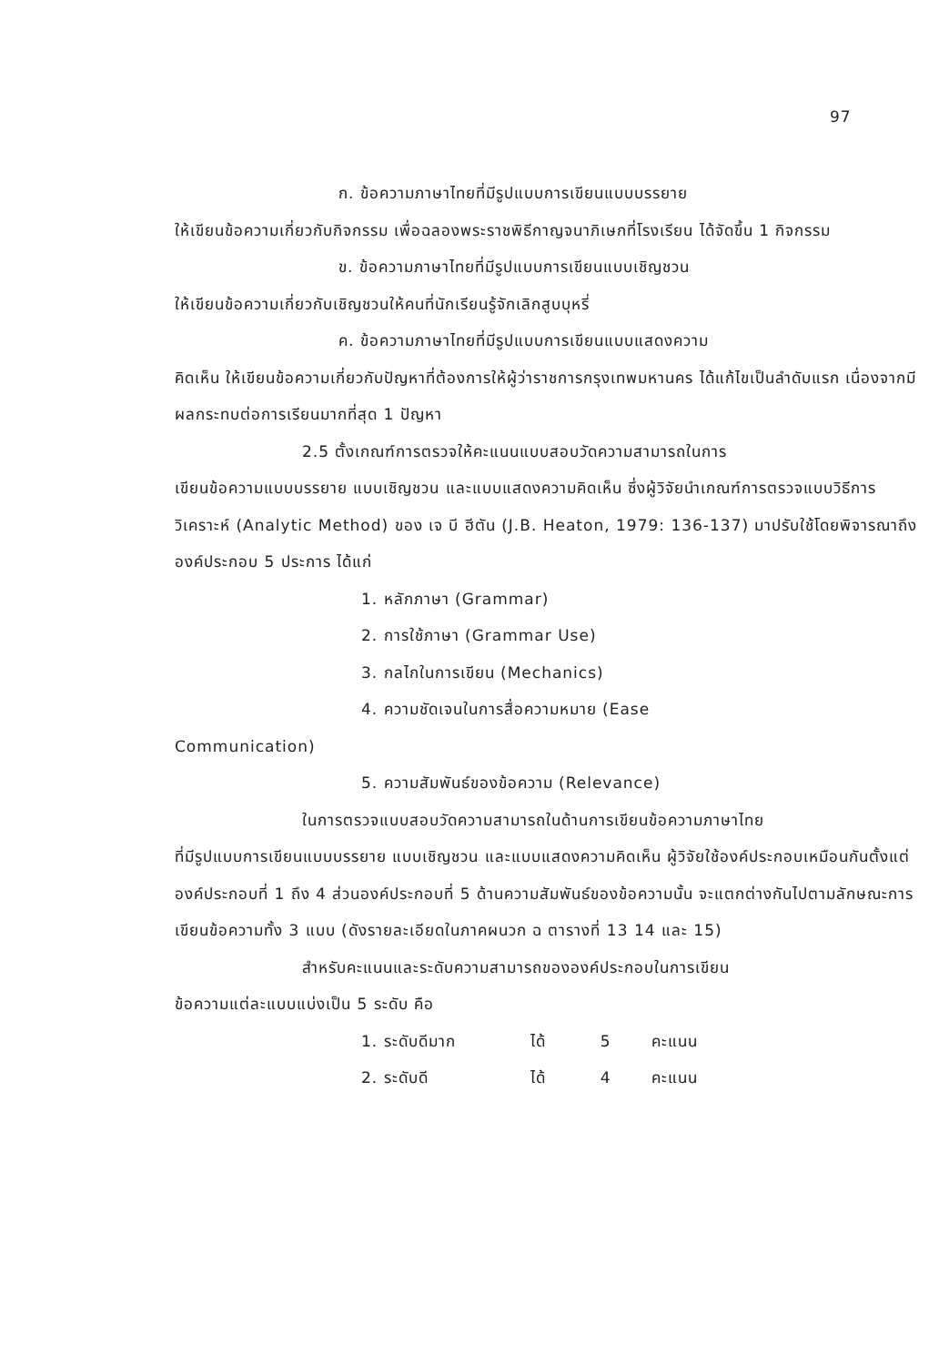97
ก. ข้อความภาษาไทยที่มีรูปแบบการเขียนแบบบรรยาย
ให้เขียนข้อความเกี่ยวกับกิจกรรม เพื่อฉลองพระราชพิธีกาญจนาภิเษกที่โรงเรียน ได้จัดขึ้น 1 กิจกรรม
ข. ข้อความภาษาไทยที่มีรูปแบบการเขียนแบบเชิญชวน
ให้เขียนข้อความเกี่ยวกับเชิญชวนให้คนที่นักเรียนรู้จักเลิกสูบบุหรี่
ค. ข้อความภาษาไทยที่มีรูปแบบการเขียนแบบแสดงความ
คิดเห็น ให้เขียนข้อความเกี่ยวกับปัญหาที่ต้องการให้ผู้ว่าราชการกรุงเทพมหานคร ได้แก้ไขเป็นลำดับแรก เนื่องจากมีผลกระทบต่อการเรียนมากที่สุด 1 ปัญหา
2.5 ตั้งเกณฑ์การตรวจให้คะแนนแบบสอบวัดความสามารถในการ
เขียนข้อความแบบบรรยาย แบบเชิญชวน และแบบแสดงความคิดเห็น ซึ่งผู้วิจัยนำเกณฑ์การตรวจแบบวิธีการวิเคราะห์ (Analytic Method) ของ เจ บี ฮีตัน (J.B. Heaton, 1979: 136-137) มาปรับใช้โดยพิจารณาถึงองค์ประกอบ 5 ประการ ได้แก่
1. หลักภาษา (Grammar)
2. การใช้ภาษา (Grammar Use)
3. กลไกในการเขียน (Mechanics)
4. ความชัดเจนในการสื่อความหมาย (Ease
Communication)
5. ความสัมพันธ์ของข้อความ (Relevance)
ในการตรวจแบบสอบวัดความสามารถในด้านการเขียนข้อความภาษาไทย
ที่มีรูปแบบการเขียนแบบบรรยาย แบบเชิญชวน และแบบแสดงความคิดเห็น ผู้วิจัยใช้องค์ประกอบเหมือนกันตั้งแต่ องค์ประกอบที่ 1 ถึง 4 ส่วนองค์ประกอบที่ 5 ด้านความสัมพันธ์ของข้อความนั้น จะแตกต่างกันไปตามลักษณะการเขียนข้อความทั้ง 3 แบบ (ดังรายละเอียดในภาคผนวก ฉ ตารางที่ 13 14 และ 15)
สำหรับคะแนนและระดับความสามารถขององค์ประกอบในการเขียน
ข้อความแต่ละแบบแบ่งเป็น 5 ระดับ คือ
1. ระดับดีมาก ได้ 5 คะแนน
2. ระดับดี ได้ 4 คะแนน